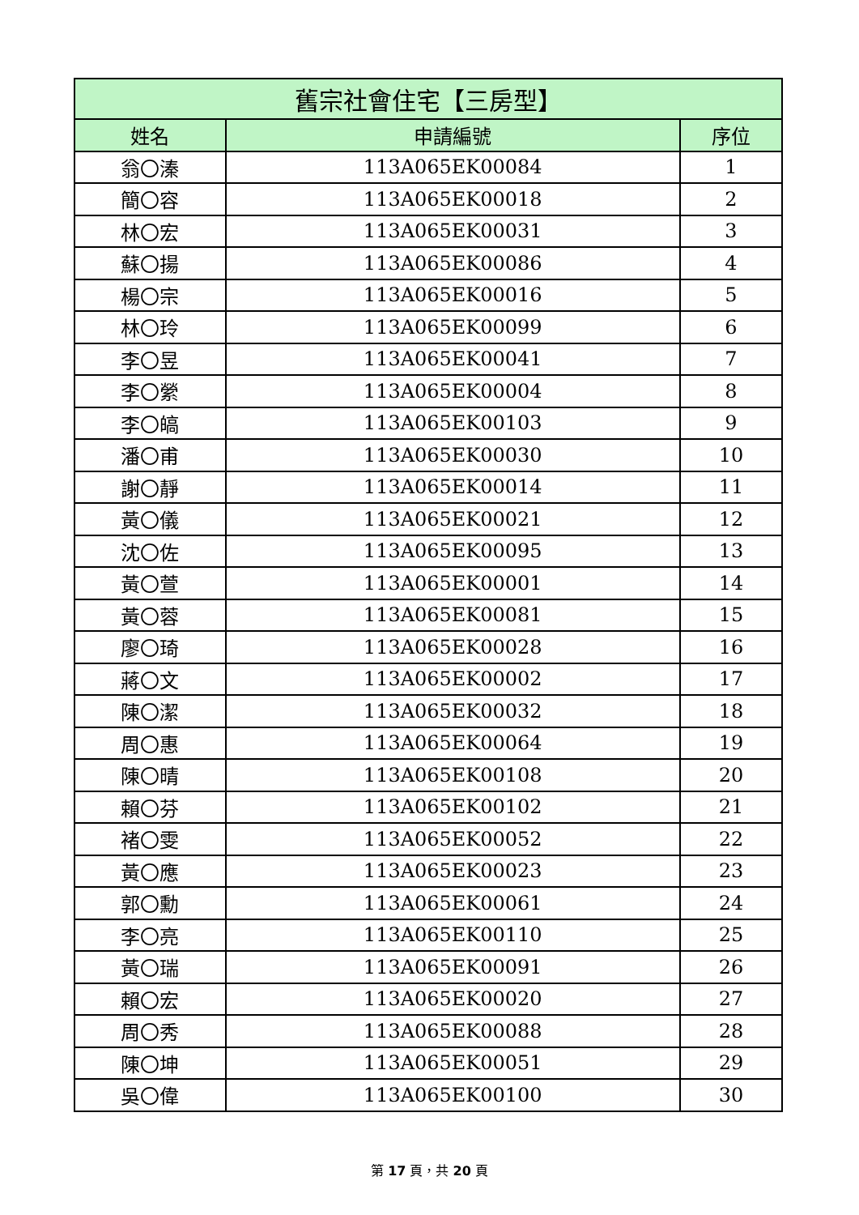| 舊宗社會住宅【三房型】 | | |
| --- | --- | --- |
| 姓名 | 申請編號 | 序位 |
| 翁〇溱 | 113A065EK00084 | 1 |
| 簡〇容 | 113A065EK00018 | 2 |
| 林〇宏 | 113A065EK00031 | 3 |
| 蘇〇揚 | 113A065EK00086 | 4 |
| 楊〇宗 | 113A065EK00016 | 5 |
| 林〇玲 | 113A065EK00099 | 6 |
| 李〇昱 | 113A065EK00041 | 7 |
| 李〇縈 | 113A065EK00004 | 8 |
| 李〇皜 | 113A065EK00103 | 9 |
| 潘〇甫 | 113A065EK00030 | 10 |
| 謝〇靜 | 113A065EK00014 | 11 |
| 黃〇儀 | 113A065EK00021 | 12 |
| 沈〇佐 | 113A065EK00095 | 13 |
| 黃〇萱 | 113A065EK00001 | 14 |
| 黃〇蓉 | 113A065EK00081 | 15 |
| 廖〇琦 | 113A065EK00028 | 16 |
| 蔣〇文 | 113A065EK00002 | 17 |
| 陳〇潔 | 113A065EK00032 | 18 |
| 周〇惠 | 113A065EK00064 | 19 |
| 陳〇晴 | 113A065EK00108 | 20 |
| 賴〇芬 | 113A065EK00102 | 21 |
| 褚〇雯 | 113A065EK00052 | 22 |
| 黃〇應 | 113A065EK00023 | 23 |
| 郭〇勳 | 113A065EK00061 | 24 |
| 李〇亮 | 113A065EK00110 | 25 |
| 黃〇瑞 | 113A065EK00091 | 26 |
| 賴〇宏 | 113A065EK00020 | 27 |
| 周〇秀 | 113A065EK00088 | 28 |
| 陳〇坤 | 113A065EK00051 | 29 |
| 吳〇偉 | 113A065EK00100 | 30 |
第 17 頁，共 20 頁